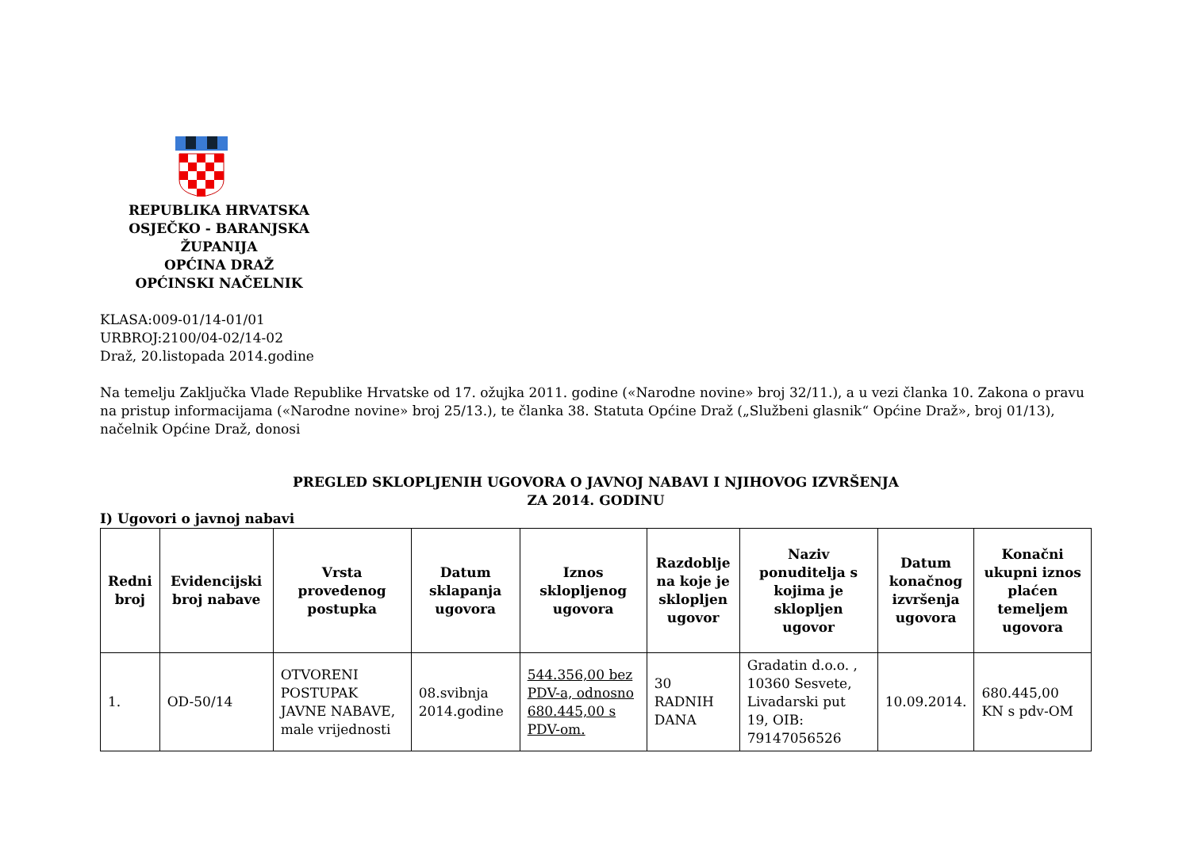REPUBLIKA HRVATSKA
OSJEČKO - BARANJSKA ŽUPANIJA
OPĆINA DRAŽ
OPĆINSKI NAČELNIK
KLASA:009-01/14-01/01
URBROJ:2100/04-02/14-02
Draž, 20.listopada 2014.godine
Na temelju Zaključka Vlade Republike Hrvatske od 17. ožujka 2011. godine («Narodne novine» broj 32/11.), a u vezi članka 10. Zakona o pravu na pristup informacijama («Narodne novine» broj 25/13.), te članka 38. Statuta Općine Draž („Službeni glasnik“ Općine Draž», broj 01/13), načelnik Općine Draž, donosi
PREGLED SKLOPLJENIH UGOVORA O JAVNOJ NABAVI I NJIHOVOG IZVRŠENJA
ZA 2014. GODINU
I) Ugovori o javnoj nabavi
| Redni broj | Evidencijski broj nabave | Vrsta provedenog postupka | Datum sklapanja ugovora | Iznos sklopljenog ugovora | Razdoblje na koje je sklopljen ugovor | Naziv ponuditelja s kojima je sklopljen ugovor | Datum konačnog izvršenja ugovora | Konačni ukupni iznos plaćen temeljem ugovora |
| --- | --- | --- | --- | --- | --- | --- | --- | --- |
| 1. | OD-50/14 | OTVORENI POSTUPAK JAVNE NABAVE, male vrijednosti | 08.svibnja 2014.godine | 544.356,00 bez PDV-a, odnosno 680.445,00 s PDV-om. | 30 RADNIH DANA | Gradatin d.o.o. , 10360 Sesvete, Livadarski put 19, OIB: 79147056526 | 10.09.2014. | 680.445,00 KN s pdv-OM |